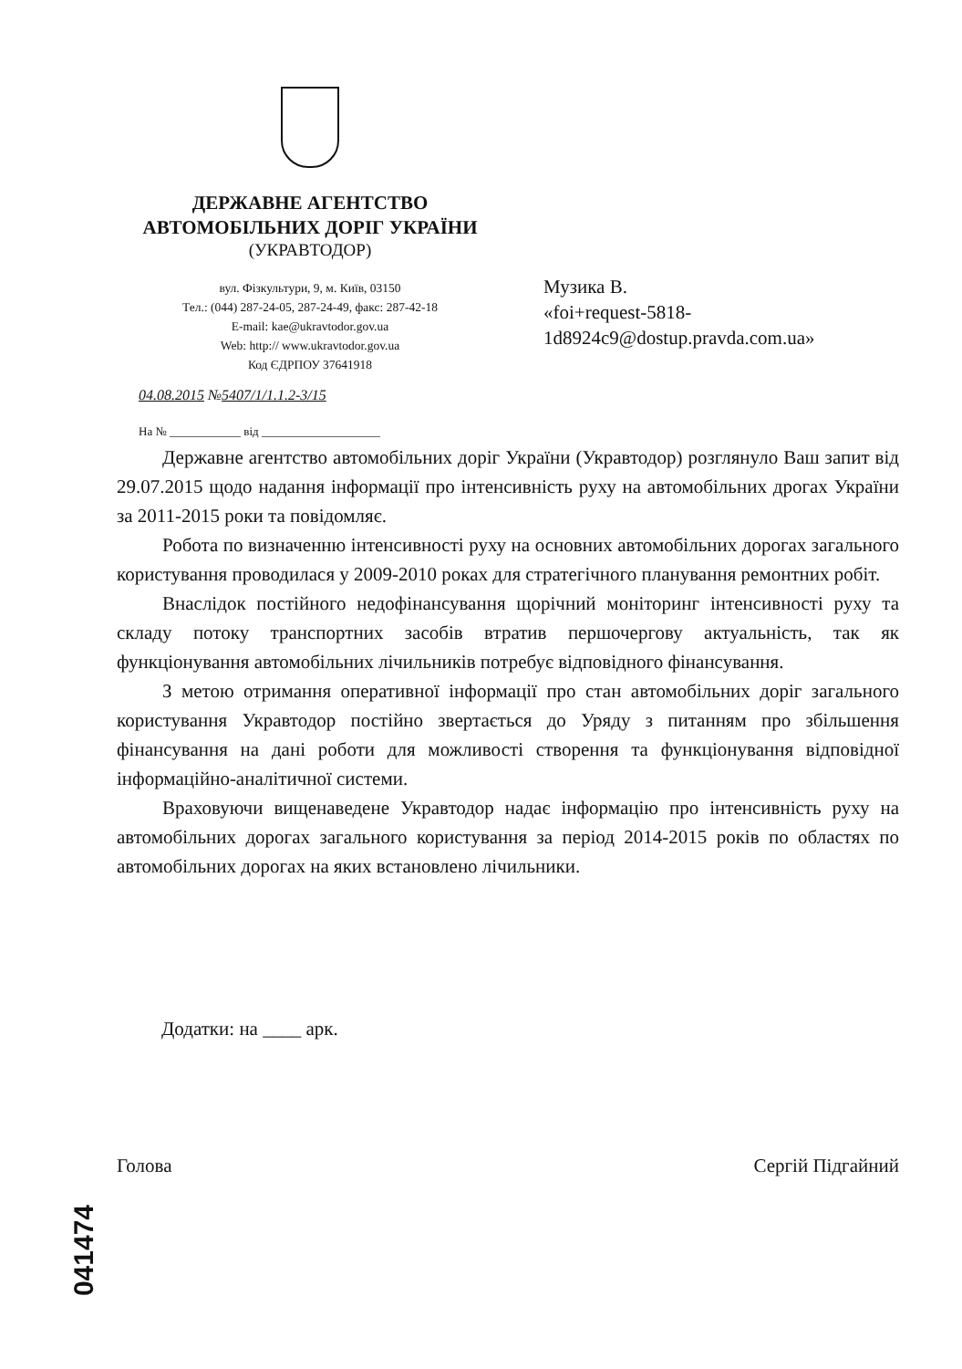ДЕРЖАВНЕ АГЕНТСТВО
АВТОМОБІЛЬНИХ ДОРІГ УКРАЇНИ
(УКРАВТОДОР)
вул. Фізкультури, 9, м. Київ, 03150
Тел.: (044) 287-24-05, 287-24-49, факс: 287-42-18
E-mail: kae@ukravtodor.gov.ua
Web: http:// www.ukravtodor.gov.ua
Код ЄДРПОУ 37641918
04.08.2015 №5407/1/1.1.2-3/15
Музика В.
«foi+request-5818-
1d8924c9@dostup.pravda.com.ua»
На № ____________ від ____________________
Державне агентство автомобільних доріг України (Укравтодор) розглянуло Ваш запит від 29.07.2015 щодо надання інформації про інтенсивність руху на автомобільних дрогах України за 2011-2015 роки та повідомляє.
Робота по визначенню інтенсивності руху на основних автомобільних дорогах загального користування проводилася у 2009-2010 роках для стратегічного планування ремонтних робіт.
Внаслідок постійного недофінансування щорічний моніторинг інтенсивності руху та складу потоку транспортних засобів втратив першочергову актуальність, так як функціонування автомобільних лічильників потребує відповідного фінансування.
З метою отримання оперативної інформації про стан автомобільних доріг загального користування Укравтодор постійно звертається до Уряду з питанням про збільшення фінансування на дані роботи для можливості створення та функціонування відповідної інформаційно-аналітичної системи.
Враховуючи вищенаведене Укравтодор надає інформацію про інтенсивність руху на автомобільних дорогах загального користування за період 2014-2015 років по областях по автомобільних дорогах на яких встановлено лічильники.
Додатки: на ____ арк.
Голова Сергій Підгайний
041474